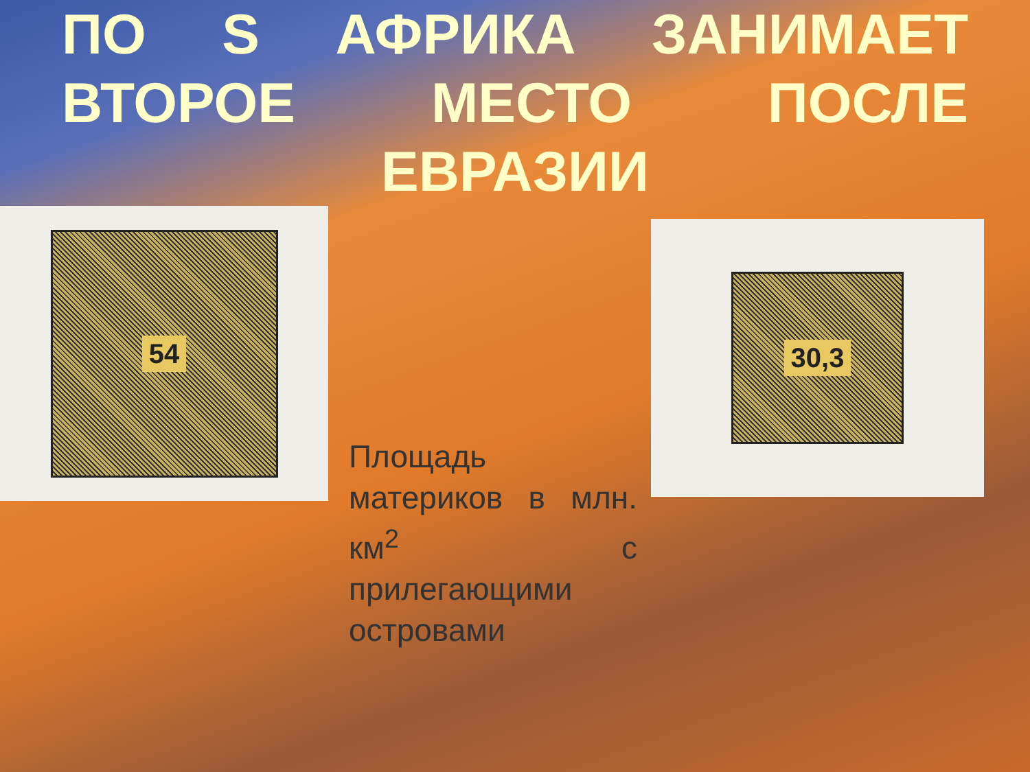ПО S АФРИКА ЗАНИМАЕТ ВТОРОЕ МЕСТО ПОСЛЕ ЕВРАЗИИ
54
Площадь материков в млн. км<sup>2</sup> с прилегающими островами
30,3